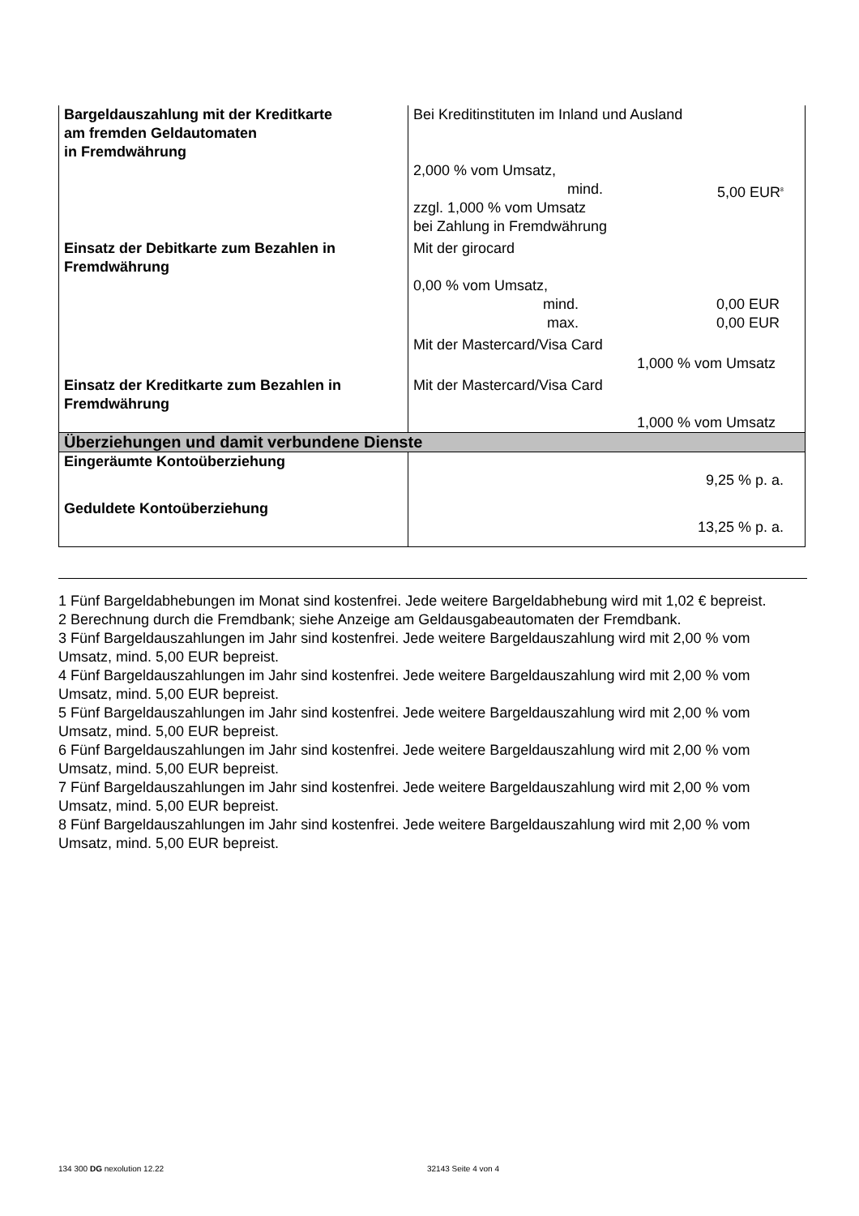| Bargeldauszahlung mit der Kreditkarte am fremden Geldautomaten in Fremdwährung | Bei Kreditinstituten im Inland und Ausland 2,000 % vom Umsatz, mind. 5,00 EUR<sup>8</sup> zzgl. 1,000 % vom Umsatz bei Zahlung in Fremdwährung |
| Einsatz der Debitkarte zum Bezahlen in Fremdwährung | Mit der girocard 0,00 % vom Umsatz, mind. 0,00 EUR max. 0,00 EUR Mit der Mastercard/Visa Card 1,000 % vom Umsatz |
| Einsatz der Kreditkarte zum Bezahlen in Fremdwährung | Mit der Mastercard/Visa Card 1,000 % vom Umsatz |
| Überziehungen und damit verbundene Dienste | |
| Eingeräumte Kontoüberziehung | 9,25 % p. a. |
| Geduldete Kontoüberziehung | 13,25 % p. a. |
1 Fünf Bargeldabhebungen im Monat sind kostenfrei. Jede weitere Bargeldabhebung wird mit 1,02 € bepreist.
2 Berechnung durch die Fremdbank; siehe Anzeige am Geldausgabeautomaten der Fremdbank.
3 Fünf Bargeldauszahlungen im Jahr sind kostenfrei. Jede weitere Bargeldauszahlung wird mit 2,00 % vom Umsatz, mind. 5,00 EUR bepreist.
4 Fünf Bargeldauszahlungen im Jahr sind kostenfrei. Jede weitere Bargeldauszahlung wird mit 2,00 % vom Umsatz, mind. 5,00 EUR bepreist.
5 Fünf Bargeldauszahlungen im Jahr sind kostenfrei. Jede weitere Bargeldauszahlung wird mit 2,00 % vom Umsatz, mind. 5,00 EUR bepreist.
6 Fünf Bargeldauszahlungen im Jahr sind kostenfrei. Jede weitere Bargeldauszahlung wird mit 2,00 % vom Umsatz, mind. 5,00 EUR bepreist.
7 Fünf Bargeldauszahlungen im Jahr sind kostenfrei. Jede weitere Bargeldauszahlung wird mit 2,00 % vom Umsatz, mind. 5,00 EUR bepreist.
8 Fünf Bargeldauszahlungen im Jahr sind kostenfrei. Jede weitere Bargeldauszahlung wird mit 2,00 % vom Umsatz, mind. 5,00 EUR bepreist.
134 300 DG nexolution 12.22 32143 Seite 4 von 4